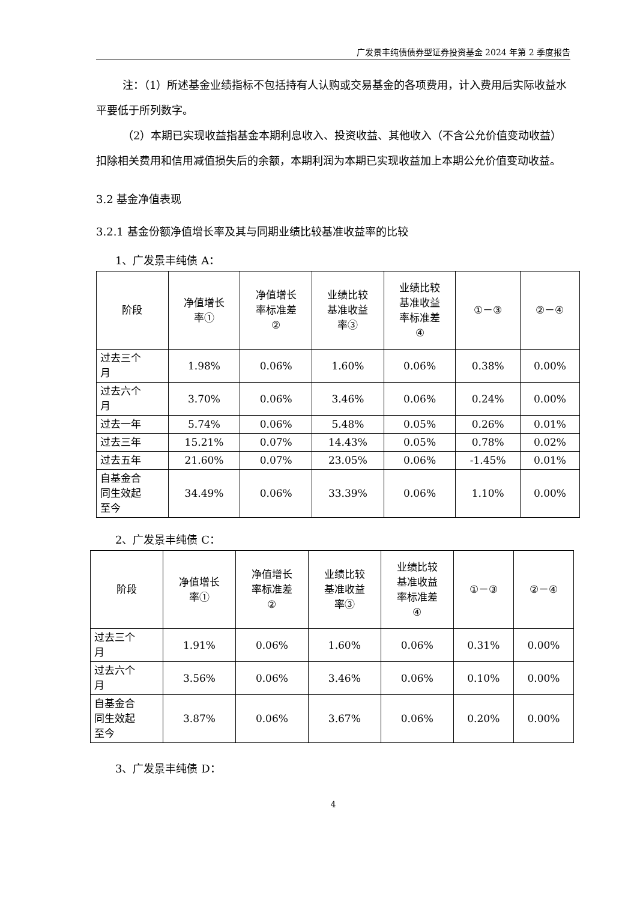广发景丰纯债债券型证券投资基金 2024 年第 2 季度报告
注：（1）所述基金业绩指标不包括持有人认购或交易基金的各项费用，计入费用后实际收益水平要低于所列数字。
（2）本期已实现收益指基金本期利息收入、投资收益、其他收入（不含公允价值变动收益）扣除相关费用和信用减值损失后的余额，本期利润为本期已实现收益加上本期公允价值变动收益。
3.2 基金净值表现
3.2.1 基金份额净值增长率及其与同期业绩比较基准收益率的比较
1、广发景丰纯债 A：
| 阶段 | 净值增长 率① | 净值增长 率标准差 ② | 业绩比较 基准收益 率③ | 业绩比较 基准收益 率标准差 ④ | ①－③ | ②－④ |
| --- | --- | --- | --- | --- | --- | --- |
| 过去三个 月 | 1.98% | 0.06% | 1.60% | 0.06% | 0.38% | 0.00% |
| 过去六个 月 | 3.70% | 0.06% | 3.46% | 0.06% | 0.24% | 0.00% |
| 过去一年 | 5.74% | 0.06% | 5.48% | 0.05% | 0.26% | 0.01% |
| 过去三年 | 15.21% | 0.07% | 14.43% | 0.05% | 0.78% | 0.02% |
| 过去五年 | 21.60% | 0.07% | 23.05% | 0.06% | -1.45% | 0.01% |
| 自基金合 同生效起 至今 | 34.49% | 0.06% | 33.39% | 0.06% | 1.10% | 0.00% |
2、广发景丰纯债 C：
| 阶段 | 净值增长 率① | 净值增长 率标准差 ② | 业绩比较 基准收益 率③ | 业绩比较 基准收益 率标准差 ④ | ①－③ | ②－④ |
| --- | --- | --- | --- | --- | --- | --- |
| 过去三个 月 | 1.91% | 0.06% | 1.60% | 0.06% | 0.31% | 0.00% |
| 过去六个 月 | 3.56% | 0.06% | 3.46% | 0.06% | 0.10% | 0.00% |
| 自基金合 同生效起 至今 | 3.87% | 0.06% | 3.67% | 0.06% | 0.20% | 0.00% |
3、广发景丰纯债 D：
4